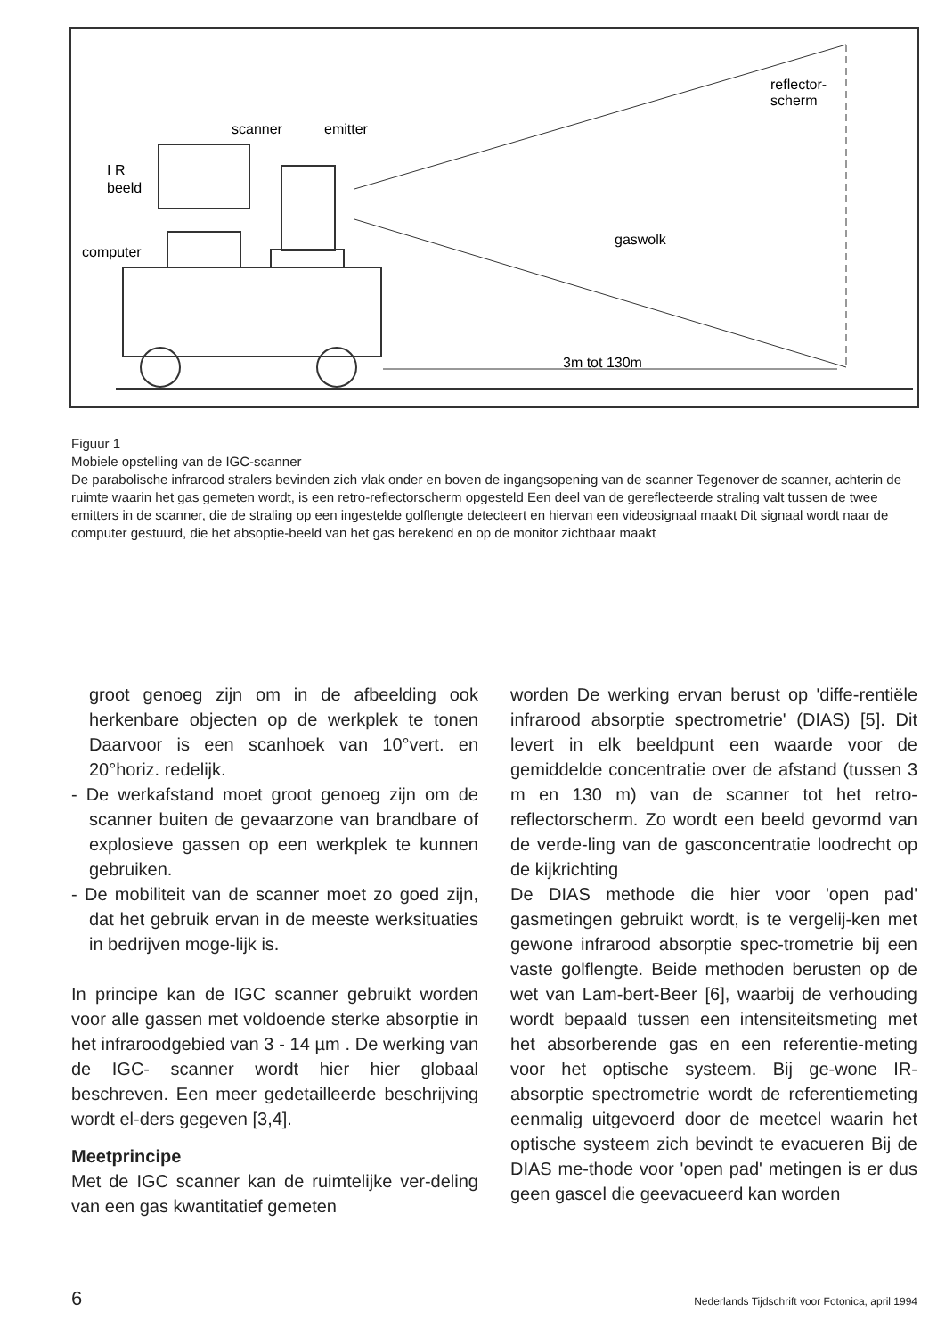reflector-
scherm
scanner
emitter
I R
beeld
computer
gaswolk
3m tot 130m
Figuur 1
Mobiele opstelling van de IGC-scanner
De parabolische infrarood stralers bevinden zich vlak onder en boven de ingangsopening van de scanner Tegenover de scanner, achterin de ruimte waarin het gas gemeten wordt, is een retro-reflectorscherm opgesteld Een deel van de gereflecteerde straling valt tussen de twee emitters in de scanner, die de straling op een ingestelde golflengte detecteert en hiervan een videosignaal maakt Dit signaal wordt naar de computer gestuurd, die het absoptie-beeld van het gas berekend en op de monitor zichtbaar maakt
groot genoeg zijn om in de afbeelding ook herkenbare objecten op de werkplek te tonen Daarvoor is een scanhoek van 10°vert. en 20°horiz. redelijk.
- De werkafstand moet groot genoeg zijn om de scanner buiten de gevaarzone van brandbare of explosieve gassen op een werkplek te kunnen gebruiken.
- De mobiliteit van de scanner moet zo goed zijn, dat het gebruik ervan in de meeste werksituaties in bedrijven moge-lijk is.
In principe kan de IGC scanner gebruikt worden voor alle gassen met voldoende sterke absorptie in het infraroodgebied van 3 - 14 µm . De werking van de IGC- scanner wordt hier hier globaal beschreven. Een meer gedetailleerde beschrijving wordt el-ders gegeven [3,4].
Meetprincipe
Met de IGC scanner kan de ruimtelijke ver-deling van een gas kwantitatief gemeten
worden De werking ervan berust op 'diffe-rentiële infrarood absorptie spectrometrie' (DIAS) [5]. Dit levert in elk beeldpunt een waarde voor de gemiddelde concentratie over de afstand (tussen 3 m en 130 m) van de scanner tot het retro-reflectorscherm. Zo wordt een beeld gevormd van de verde-ling van de gasconcentratie loodrecht op de kijkrichting
De DIAS methode die hier voor 'open pad' gasmetingen gebruikt wordt, is te vergelij-ken met gewone infrarood absorptie spec-trometrie bij een vaste golflengte. Beide methoden berusten op de wet van Lam-bert-Beer [6], waarbij de verhouding wordt bepaald tussen een intensiteitsmeting met het absorberende gas en een referentie-meting voor het optische systeem. Bij ge-wone IR-absorptie spectrometrie wordt de referentiemeting eenmalig uitgevoerd door de meetcel waarin het optische systeem zich bevindt te evacueren Bij de DIAS me-thode voor 'open pad' metingen is er dus geen gascel die geevacueerd kan worden
6 Nederlands Tijdschrift voor Fotonica, april 1994